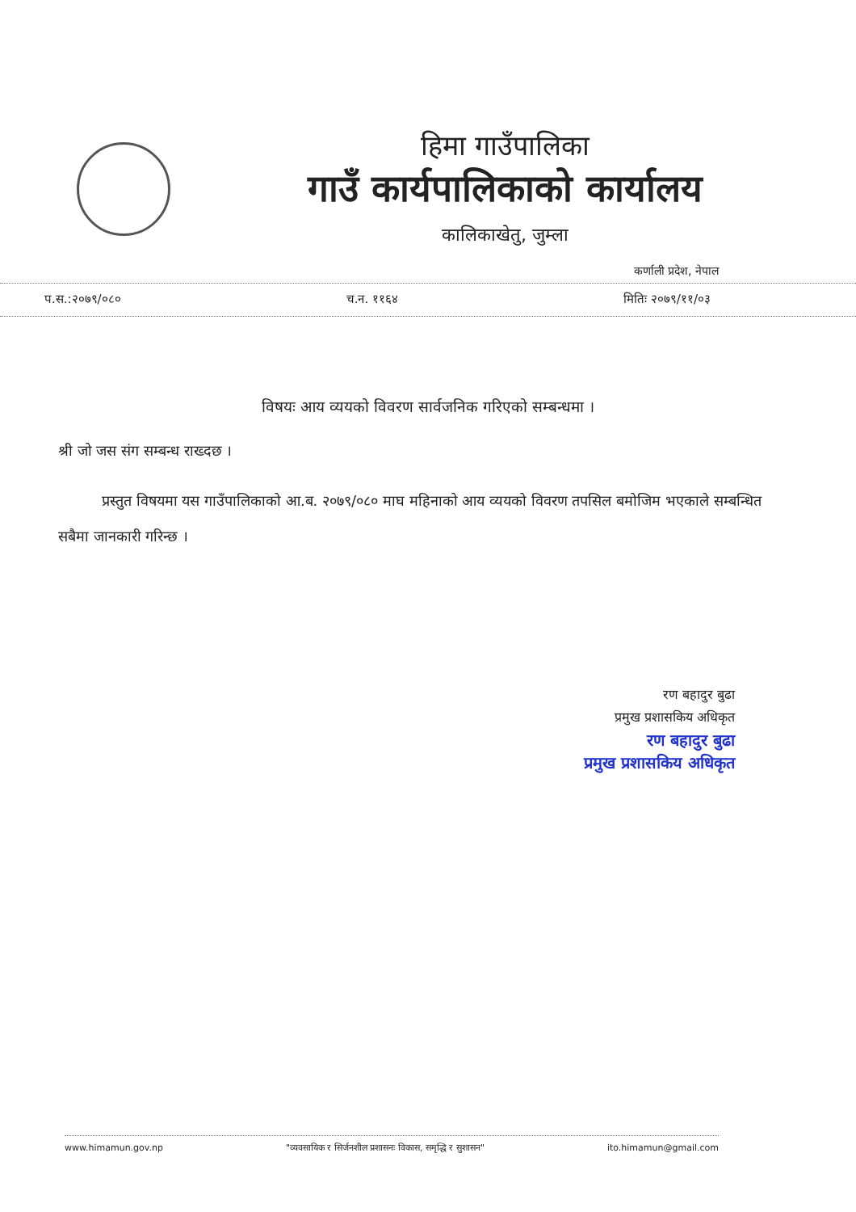हिमा गाउँपालिका
गाउँ कार्यपालिकाको कार्यालय
कालिकाखेतु, जुम्ला
कर्णाली प्रदेश, नेपाल
प.स.:२०७९/०८० च.न. ११६४ मितिः २०७९/११/०३
विषयः आय व्ययको विवरण सार्वजनिक गरिएको सम्बन्धमा ।
श्री जो जस संग सम्बन्ध राख्दछ ।
   प्रस्तुत विषयमा यस गाउँपालिकाको आ.ब. २०७९/०८० माघ महिनाको आय व्ययको विवरण तपसिल बमोजिम भएकाले सम्बन्धित सबैमा जानकारी गरिन्छ ।
रण बहादुर बुढा
प्रमुख प्रशासकिय अधिकृत
रण बहादुर बुढा
प्रमुख प्रशासकिय अधिकृत
www.himamun.gov.np "व्यवसायिक र सिर्जनशील प्रशासनः विकास, समृद्धि र सुशासन" ito.himamun@gmail.com